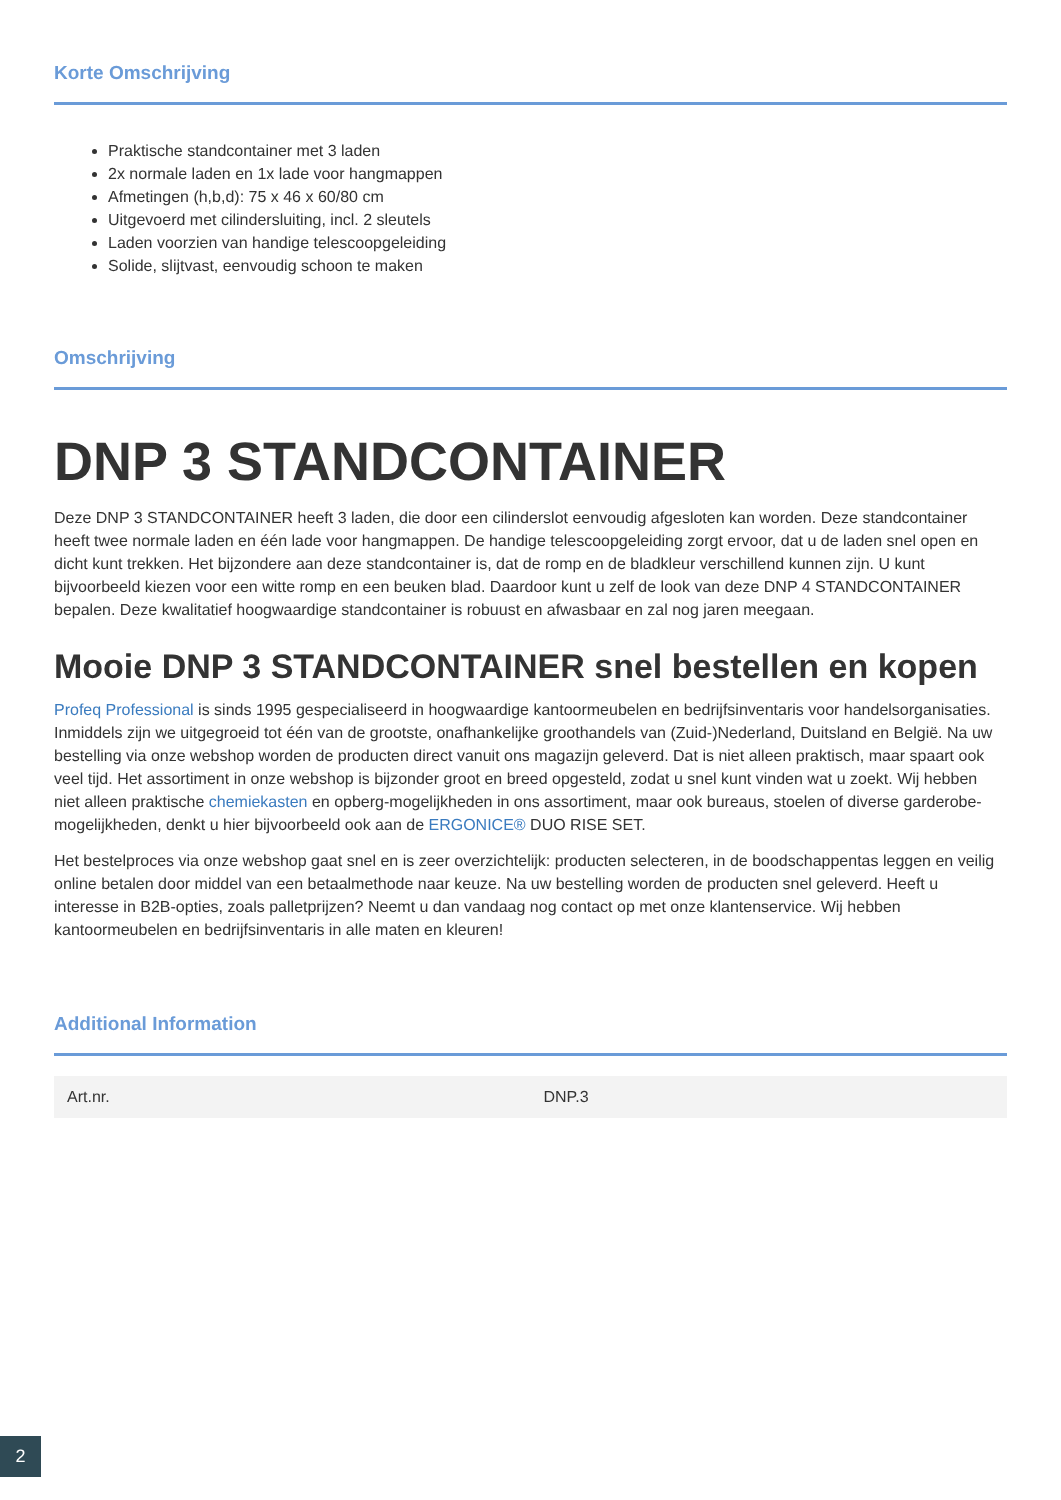Korte Omschrijving
Praktische standcontainer met 3 laden
2x normale laden en 1x lade voor hangmappen
Afmetingen (h,b,d): 75 x 46 x 60/80 cm
Uitgevoerd met cilindersluiting, incl. 2 sleutels
Laden voorzien van handige telescoopgeleiding
Solide, slijtvast, eenvoudig schoon te maken
Omschrijving
DNP 3 STANDCONTAINER
Deze DNP 3 STANDCONTAINER heeft 3 laden, die door een cilinderslot eenvoudig afgesloten kan worden. Deze standcontainer heeft twee normale laden en één lade voor hangmappen. De handige telescoopgeleiding zorgt ervoor, dat u de laden snel open en dicht kunt trekken. Het bijzondere aan deze standcontainer is, dat de romp en de bladkleur verschillend kunnen zijn. U kunt bijvoorbeeld kiezen voor een witte romp en een beuken blad. Daardoor kunt u zelf de look van deze DNP 4 STANDCONTAINER bepalen. Deze kwalitatief hoogwaardige standcontainer is robuust en afwasbaar en zal nog jaren meegaan.
Mooie DNP 3 STANDCONTAINER snel bestellen en kopen
Profeq Professional is sinds 1995 gespecialiseerd in hoogwaardige kantoormeubelen en bedrijfsinventaris voor handelsorganisaties. Inmiddels zijn we uitgegroeid tot één van de grootste, onafhankelijke groothandels van (Zuid-)Nederland, Duitsland en België. Na uw bestelling via onze webshop worden de producten direct vanuit ons magazijn geleverd. Dat is niet alleen praktisch, maar spaart ook veel tijd. Het assortiment in onze webshop is bijzonder groot en breed opgesteld, zodat u snel kunt vinden wat u zoekt. Wij hebben niet alleen praktische chemiekasten en opberg-mogelijkheden in ons assortiment, maar ook bureaus, stoelen of diverse garderobe-mogelijkheden, denkt u hier bijvoorbeeld ook aan de ERGONICE® DUO RISE SET.
Het bestelproces via onze webshop gaat snel en is zeer overzichtelijk: producten selecteren, in de boodschappentas leggen en veilig online betalen door middel van een betaalmethode naar keuze. Na uw bestelling worden de producten snel geleverd. Heeft u interesse in B2B-opties, zoals palletprijzen? Neemt u dan vandaag nog contact op met onze klantenservice. Wij hebben kantoormeubelen en bedrijfsinventaris in alle maten en kleuren!
Additional Information
| Art.nr. | DNP.3 |
2